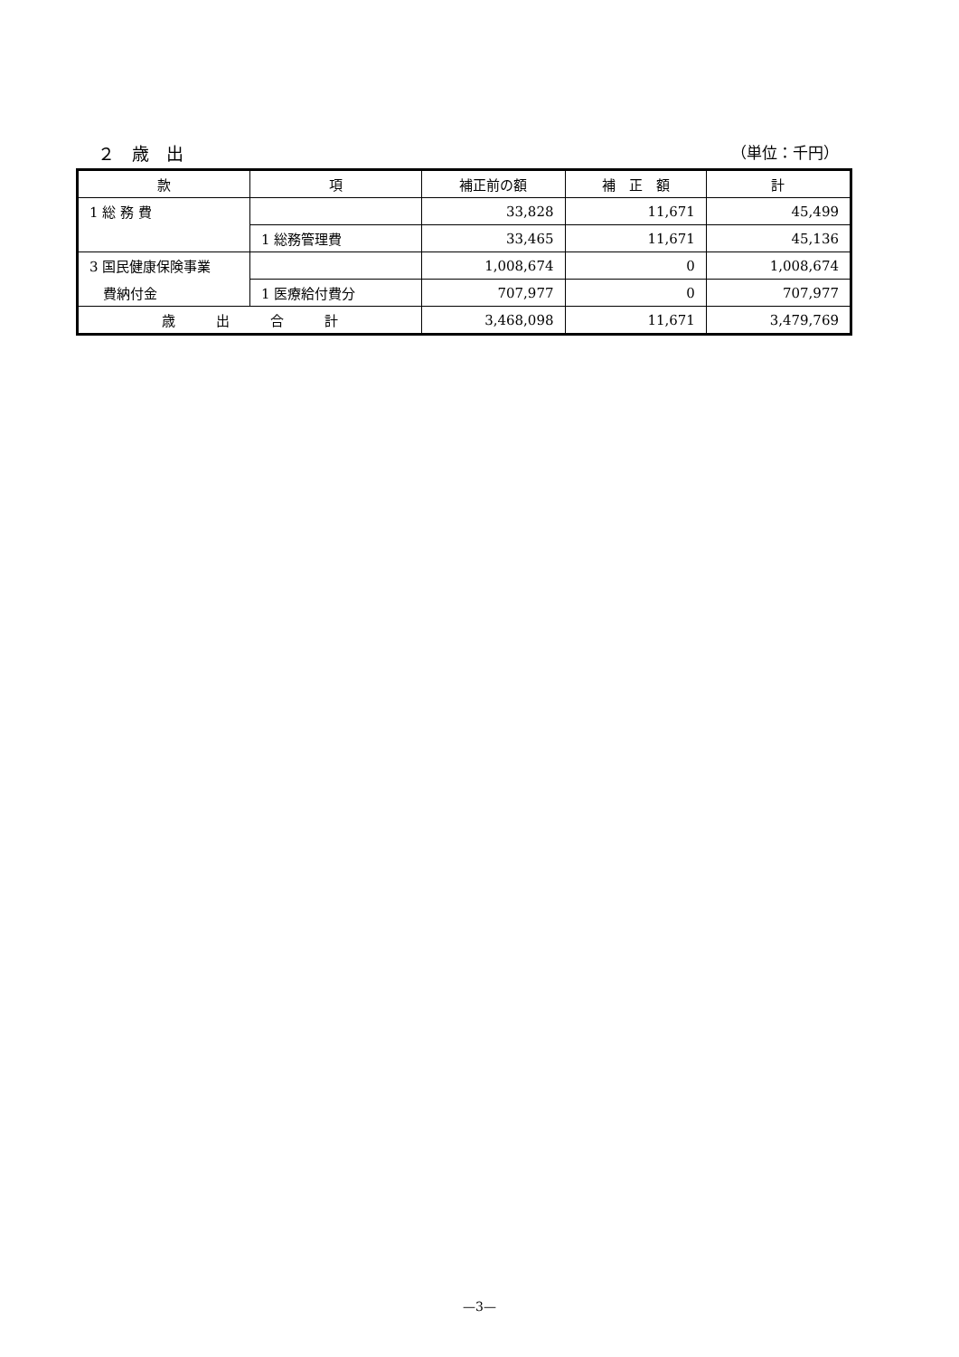２　歳　出 （単位：千円）
| 款 | 項 | 補正前の額 | 補 正 額 | 計 |
| --- | --- | --- | --- | --- |
| 1 総 務 費 | | 33,828 | 11,671 | 45,499 |
| | 1 総務管理費 | 33,465 | 11,671 | 45,136 |
| 3 国民健康保険事業 | | 1,008,674 | 0 | 1,008,674 |
| 費納付金 | 1 医療給付費分 | 707,977 | 0 | 707,977 |
| 歳 出 合 計 | | 3,468,098 | 11,671 | 3,479,769 |
—3—